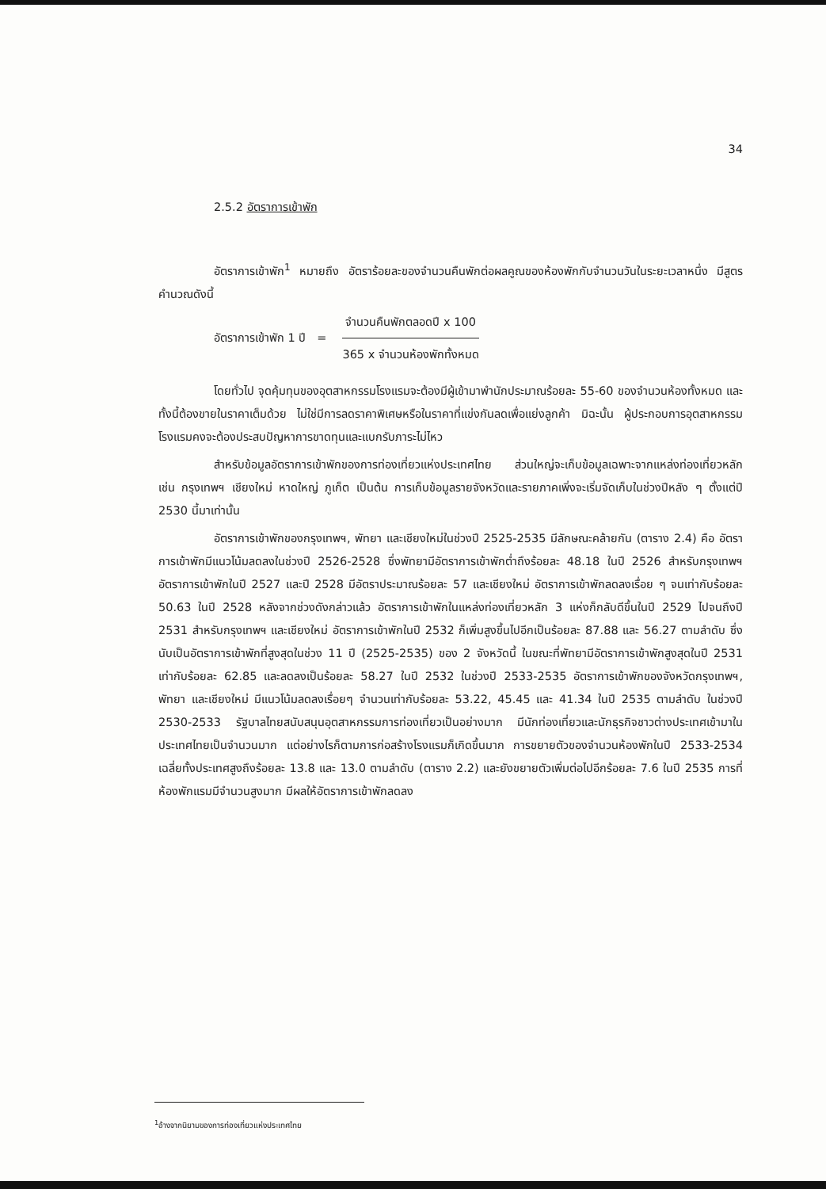34
2.5.2 อัตราการเข้าพัก
อัตราการเข้าพัก<sup>1</sup> หมายถึง อัตราร้อยละของจำนวนคืนพักต่อผลคูณของห้องพักกับจำนวนวันในระยะเวลาหนึ่ง มีสูตรคำนวณดังนี้
อัตราการเข้าพัก 1 ปี =
จำนวนคืนพักตลอดปี x 100
365 x จำนวนห้องพักทั้งหมด
โดยทั่วไป จุดคุ้มทุนของอุตสาหกรรมโรงแรมจะต้องมีผู้เข้ามาพำนักประมาณร้อยละ 55-60 ของจำนวนห้องทั้งหมด และทั้งนี้ต้องขายในราคาเต็มด้วย ไม่ใช่มีการลดราคาพิเศษหรือในราคาที่แข่งกันลดเพื่อแย่งลูกค้า มิฉะนั้น ผู้ประกอบการอุตสาหกรรมโรงแรมคงจะต้องประสบปัญหาการขาดทุนและแบกรับภาระไม่ไหว
สำหรับข้อมูลอัตราการเข้าพักของการท่องเที่ยวแห่งประเทศไทย ส่วนใหญ่จะเก็บข้อมูลเฉพาะจากแหล่งท่องเที่ยวหลัก เช่น กรุงเทพฯ เชียงใหม่ หาดใหญ่ ภูเก็ต เป็นต้น การเก็บข้อมูลรายจังหวัดและรายภาคเพิ่งจะเริ่มจัดเก็บในช่วงปีหลัง ๆ ตั้งแต่ปี 2530 นี้มาเท่านั้น
อัตราการเข้าพักของกรุงเทพฯ, พัทยา และเชียงใหม่ในช่วงปี 2525-2535 มีลักษณะคล้ายกัน (ตาราง 2.4) คือ อัตราการเข้าพักมีแนวโน้มลดลงในช่วงปี 2526-2528 ซึ่งพัทยามีอัตราการเข้าพักต่ำถึงร้อยละ 48.18 ในปี 2526 สำหรับกรุงเทพฯ อัตราการเข้าพักในปี 2527 และปี 2528 มีอัตราประมาณร้อยละ 57 และเชียงใหม่ อัตราการเข้าพักลดลงเรื่อย ๆ จนเท่ากับร้อยละ 50.63 ในปี 2528 หลังจากช่วงดังกล่าวแล้ว อัตราการเข้าพักในแหล่งท่องเที่ยวหลัก 3 แห่งก็กลับดีขึ้นในปี 2529 ไปจนถึงปี 2531 สำหรับกรุงเทพฯ และเชียงใหม่ อัตราการเข้าพักในปี 2532 ก็เพิ่มสูงขึ้นไปอีกเป็นร้อยละ 87.88 และ 56.27 ตามลำดับ ซึ่งนับเป็นอัตราการเข้าพักที่สูงสุดในช่วง 11 ปี (2525-2535) ของ 2 จังหวัดนี้ ในขณะที่พัทยามีอัตราการเข้าพักสูงสุดในปี 2531 เท่ากับร้อยละ 62.85 และลดลงเป็นร้อยละ 58.27 ในปี 2532 ในช่วงปี 2533-2535 อัตราการเข้าพักของจังหวัดกรุงเทพฯ, พัทยา และเชียงใหม่ มีแนวโน้มลดลงเรื่อยๆ จำนวนเท่ากับร้อยละ 53.22, 45.45 และ 41.34 ในปี 2535 ตามลำดับ ในช่วงปี 2530-2533 รัฐบาลไทยสนับสนุนอุตสาหกรรมการท่องเที่ยวเป็นอย่างมาก มีนักท่องเที่ยวและนักธุรกิจชาวต่างประเทศเข้ามาในประเทศไทยเป็นจำนวนมาก แต่อย่างไรก็ตามการก่อสร้างโรงแรมก็เกิดขึ้นมาก การขยายตัวของจำนวนห้องพักในปี 2533-2534 เฉลี่ยทั้งประเทศสูงถึงร้อยละ 13.8 และ 13.0 ตามลำดับ (ตาราง 2.2) และยังขยายตัวเพิ่มต่อไปอีกร้อยละ 7.6 ในปี 2535 การที่ห้องพักแรมมีจำนวนสูงมาก มีผลให้อัตราการเข้าพักลดลง
<sup>1</sup> อ้างจากนิยามของการท่องเที่ยวแห่งประเทศไทย